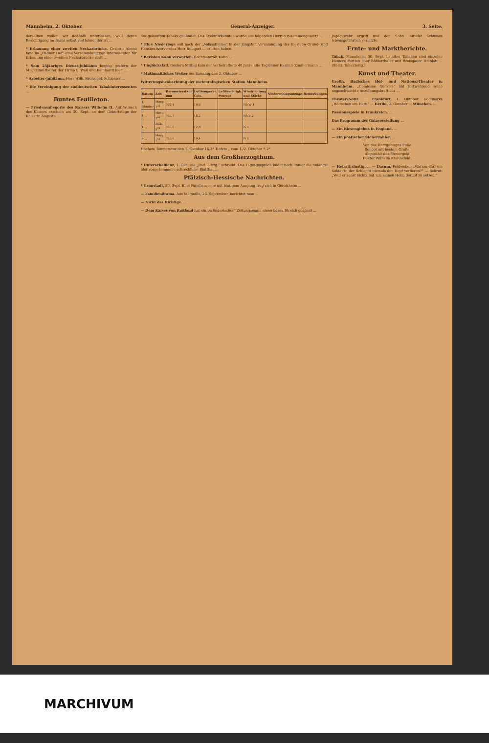Mannheim, 2. Oktober. General-Anzeiger. 3. Seite.
derselben wollen wir deßhalb unterlassen, weil deren Besichtigung im Bazar selbst viel lohnender ist ...
* Erbauung einer zweiten Neckarbrücke. Gestern Abend fand im „Badner Hof“ eine Versammlung von Interessenten für Erbauung einer zweiten Neckarbrücke statt ...
* Sein 25jähriges Dienst-Jubiläum beging gestern der Magazinsarbeiter der Firma L. Weil und Reinhardt hier ...
* Arbeiter-Jubiläum. Herr Wilh. Breivogel, Schlosser ...
* Die Vereinigung der süddeutschen Tabakinteressenten ...
Buntes Feuilleton.
— Friedensallegorie des Kaisers Wilhelm II. Auf Wunsch des Kaisers erschien am 30. Sept. an dem Geburtstage der Kaiserin Augusta ...
des gekauften Tabaks geahndet. Das Exekutivkomitee wurde aus folgenden Herren zusammengesetzt ...
* Eine Niederlage soll nach der „Volksstimme“ in der jüngsten Versammlung des hiesigen Grund- und Hausbesitzervereins Herr Bouquet ... erlitten haben.
* Revision Kahn verworfen. Rechtsanwalt Kahn ...
* Unglücksfall. Gestern Mittag kam der verheirathete 40 Jahre alte Taglöhner Kasimir Zimmermann ...
* Muthmaßliches Wetter am Samstag den 3. Oktober ...
Witterungsbeobachtung der meteorologischen Station Mannheim.
| Datum | Zeit | Barometerstand mm | Lufttemperat. Cels. | Luftfeuchtigk. Prozent | Windrichtung und Stärke | Niederschlagsmenge | Bemerkungen |
| --- | --- | --- | --- | --- | --- | --- | --- |
| 1. Oktober | Morg. 7<sup>26</sup> | 762,4 | 10,6 | | NNW 4 | | |
| 1. „ | Mittg. 2<sup>26</sup> | 760,7 | 16,2 | | NNE 2 | | |
| 1. „ | Abds. 9<sup>26</sup> | 760,8 | 12,9 | | N 4 | | |
| 2. „ | Morg. 7<sup>26</sup> | 759,0 | 10,4 | | N 2 | | |
Höchste Temperatur den 1. Oktober 16,2° Tiefste „ vom 1./2. Oktober 9,2°
Aus dem Großherzogthum.
* Unterschefflenz, 1. Okt. Die „Bad. Ldztg.“ schreibt: Das Tagesgespräch bildet noch immer die unlängst hier vorgekommene schreckliche Blutthat ...
Pfälzisch-Hessische Nachrichten.
* Grünstadt, 30. Sept. Eine Familienscene mit blutigem Ausgang trug sich in Gerolsheim ...
— Familiendrama. Aus Marseille, 26. September, berichtet man ...
— Nicht das Richtige. ...
— Dem Kaiser von Rußland hat ein „erfinderischer“ Zeitungsmann einen bösen Streich gespielt ...
Jagdgewehr ergriff und den Sohn mittelst Schusses lebensgefährlich verletzte.
Ernte- und Marktberichte.
Tabak. Mannheim, 30. Sept. In alten Tabaken sind einzelne kleinere Partien 95er Bühlerthaler und Breisgauer Umblatt ... (Südd. Tabakzeitg.)
Kunst und Theater.
Großh. Badisches Hof- und National-Theater in Mannheim. „Comtesse Guckerl“ übt fortwährend seine ungeschwächte Anziehungskraft aus ...
Theater-Notiz. ... Frankfurt, 1. Oktober. Goldmarks „Heimchen am Herd“ ... Berlin, 2. Oktober ... München. ...
Passionsspiele in Frankreich. ...
Das Programm der Galavorstellung ...
— Ein Riesenglobus in England. ...
— Ein poetischer Steuerzahler. ...
Von des Harzgebirges Fuße
Sendet mit bestem Gruße
Abgezählt das Steuergeld
Doktor Wilhelm Krahnefeld.
— Heirathslustig. ... — Darum. Feldwebel: „Warum darf ein Soldat in der Schlacht niemals den Kopf verlieren?“ — Rekrut: „Weil er sonst nichts hat, um seinen Helm darauf zu setzen.“
MARCHIVUM